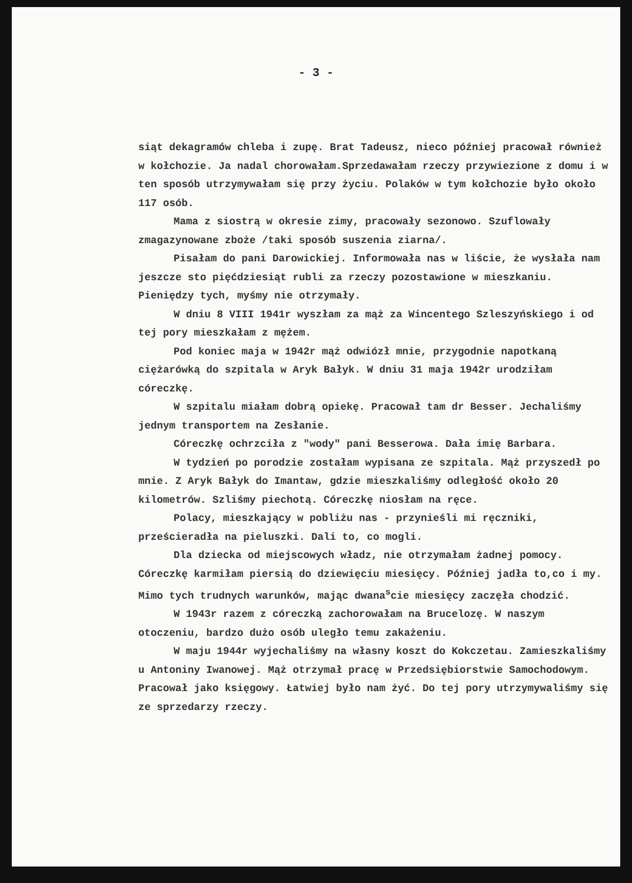- 3 -
siąt dekagramów chleba i zupę. Brat Tadeusz, nieco później pracował również w kołchozie. Ja nadal chorowałam.Sprzedawałam rzeczy przywiezione z domu i w ten sposób utrzymywałam się przy życiu. Polaków w tym kołchozie było około 117 osób.
Mama z siostrą w okresie zimy, pracowały sezonowo. Szuflowały zmagazynowane zboże /taki sposób suszenia ziarna/.
Pisałam do pani Darowickiej. Informowała nas w liście, że wysłała nam jeszcze sto pięćdziesiąt rubli za rzeczy pozostawione w mieszkaniu. Pieniędzy tych, myśmy nie otrzymały.
W dniu 8 VIII 1941r wyszłam za mąż za Wincentego Szleszyńskiego i od tej pory mieszkałam z mężem.
Pod koniec maja w 1942r mąż odwiózł mnie, przygodnie napotkaną ciężarówką do szpitala w Aryk Bałyk. W dniu 31 maja 1942r urodziłam córeczkę.
W szpitalu miałam dobrą opiekę. Pracował tam dr Besser. Jechaliśmy jednym transportem na Zesłanie.
Córeczkę ochrzciła z "wody" pani Besserowa. Dała imię Barbara.
W tydzień po porodzie zostałam wypisana ze szpitala. Mąż przyszedł po mnie. Z Aryk Bałyk do Imantaw, gdzie mieszkaliśmy odległość około 20 kilometrów. Szliśmy piechotą. Córeczkę niosłam na ręce.
Polacy, mieszkający w pobliżu nas - przynieśli mi ręczniki, prześcieradła na pieluszki. Dali to, co mogli.
Dla dziecka od miejscowych władz, nie otrzymałam żadnej pomocy. Córeczkę karmiłam piersią do dziewięciu miesięcy. Później jadła to,co i my. Mimo tych trudnych warunków, mając dwana<sup>s</sup>cie miesięcy zaczęła chodzić.
W 1943r razem z córeczką zachorowałam na Brucelozę. W naszym otoczeniu, bardzo dużo osób uległo temu zakażeniu.
W maju 1944r wyjechaliśmy na własny koszt do Kokczetau. Zamieszkaliśmy u Antoniny Iwanowej. Mąż otrzymał pracę w Przedsiębiorstwie Samochodowym. Pracował jako księgowy. Łatwiej było nam żyć. Do tej pory utrzymywaliśmy się ze sprzedarzy rzeczy.